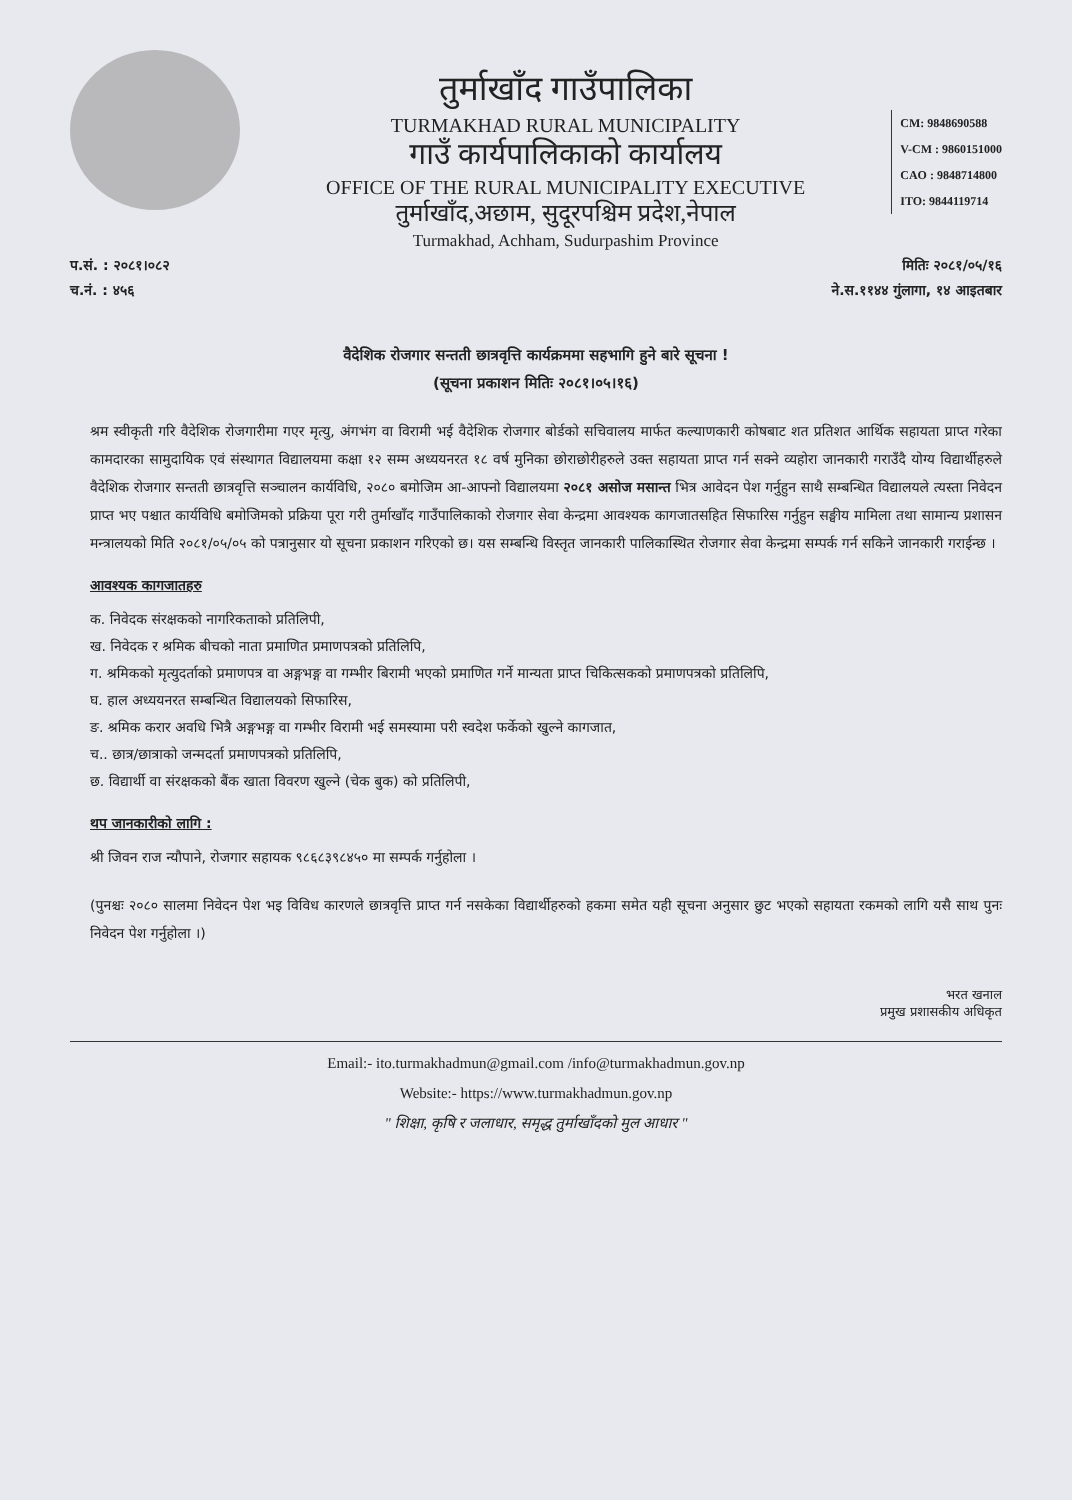तुर्माखाँद गाउँपालिका
TURMAKHAD RURAL MUNICIPALITY
गाउँ कार्यपालिकाको कार्यालय
OFFICE OF THE RURAL MUNICIPALITY EXECUTIVE
तुर्माखाँद,अछाम, सुदूरपश्चिम प्रदेश,नेपाल
Turmakhad, Achham, Sudurpashim Province
CM: 9848690588
V-CM : 9860151000
CAO : 9848714800
ITO: 9844119714
प.सं. : २०८१।०८२ मितिः २०८१/०५/१६
च.नं. : ४५६ ने.स.११४४ गुंलागा, १४ आइतबार
वैदेशिक रोजगार सन्तती छात्रवृत्ति कार्यक्रममा सहभागि हुने बारे सूचना !
(सूचना प्रकाशन मितिः २०८१।०५।१६)
श्रम स्वीकृती गरि वैदेशिक रोजगारीमा गएर मृत्यु, अंगभंग वा विरामी भई वैदेशिक रोजगार बोर्डको सचिवालय मार्फत कल्याणकारी कोषबाट शत प्रतिशत आर्थिक सहायता प्राप्त गरेका कामदारका सामुदायिक एवं संस्थागत विद्यालयमा कक्षा १२ सम्म अध्ययनरत १८ वर्ष मुनिका छोराछोरीहरुले उक्त सहायता प्राप्त गर्न सक्ने व्यहोरा जानकारी गराउँदै योग्य विद्यार्थीहरुले वैदेशिक रोजगार सन्तती छात्रवृत्ति सञ्चालन कार्यविधि, २०८० बमोजिम आ-आफ्नो विद्यालयमा २०८१ असोज मसान्त भित्र आवेदन पेश गर्नुहुन साथै सम्बन्धित विद्यालयले त्यस्ता निवेदन प्राप्त भए पश्चात कार्यविधि बमोजिमको प्रक्रिया पूरा गरी तुर्माखाँद गाउँपालिकाको रोजगार सेवा केन्द्रमा आवश्यक कागजातसहित सिफारिस गर्नुहुन सङ्घीय मामिला तथा सामान्य प्रशासन मन्त्रालयको मिति २०८१/०५/०५ को पत्रानुसार यो सूचना प्रकाशन गरिएको छ। यस सम्बन्धि विस्तृत जानकारी पालिकास्थित रोजगार सेवा केन्द्रमा सम्पर्क गर्न सकिने जानकारी गराईन्छ ।
आवश्यक कागजातहरु
क. निवेदक संरक्षकको नागरिकताको प्रतिलिपी,
ख. निवेदक र श्रमिक बीचको नाता प्रमाणित प्रमाणपत्रको प्रतिलिपि,
ग. श्रमिकको मृत्युदर्ताको प्रमाणपत्र वा अङ्गभङ्ग वा गम्भीर बिरामी भएको प्रमाणित गर्ने मान्यता प्राप्त चिकित्सकको प्रमाणपत्रको प्रतिलिपि,
घ. हाल अध्ययनरत सम्बन्धित विद्यालयको सिफारिस,
ङ. श्रमिक करार अवधि भित्रै अङ्गभङ्ग वा गम्भीर विरामी भई समस्यामा परी स्वदेश फर्केको खुल्ने कागजात,
च.. छात्र/छात्राको जन्मदर्ता प्रमाणपत्रको प्रतिलिपि,
छ. विद्यार्थी वा संरक्षकको बैंक खाता विवरण खुल्ने (चेक बुक) को प्रतिलिपी,
थप जानकारीको लागि :
श्री जिवन राज न्यौपाने, रोजगार सहायक ९८६८३९८४५० मा सम्पर्क गर्नुहोला ।
(पुनश्चः २०८० सालमा निवेदन पेश भइ विविध कारणले छात्रवृत्ति प्राप्त गर्न नसकेका विद्यार्थीहरुको हकमा समेत यही सूचना अनुसार छुट भएको सहायता रकमको लागि यसै साथ पुनः निवेदन पेश गर्नुहोला ।)
भरत खनाल
प्रमुख प्रशासकीय अधिकृत
Email:- ito.turmakhadmun@gmail.com /info@turmakhadmun.gov.np
Website:- https://www.turmakhadmun.gov.np
" शिक्षा, कृषि र जलाधार, समृद्ध तुर्माखाँदको मुल आधार "